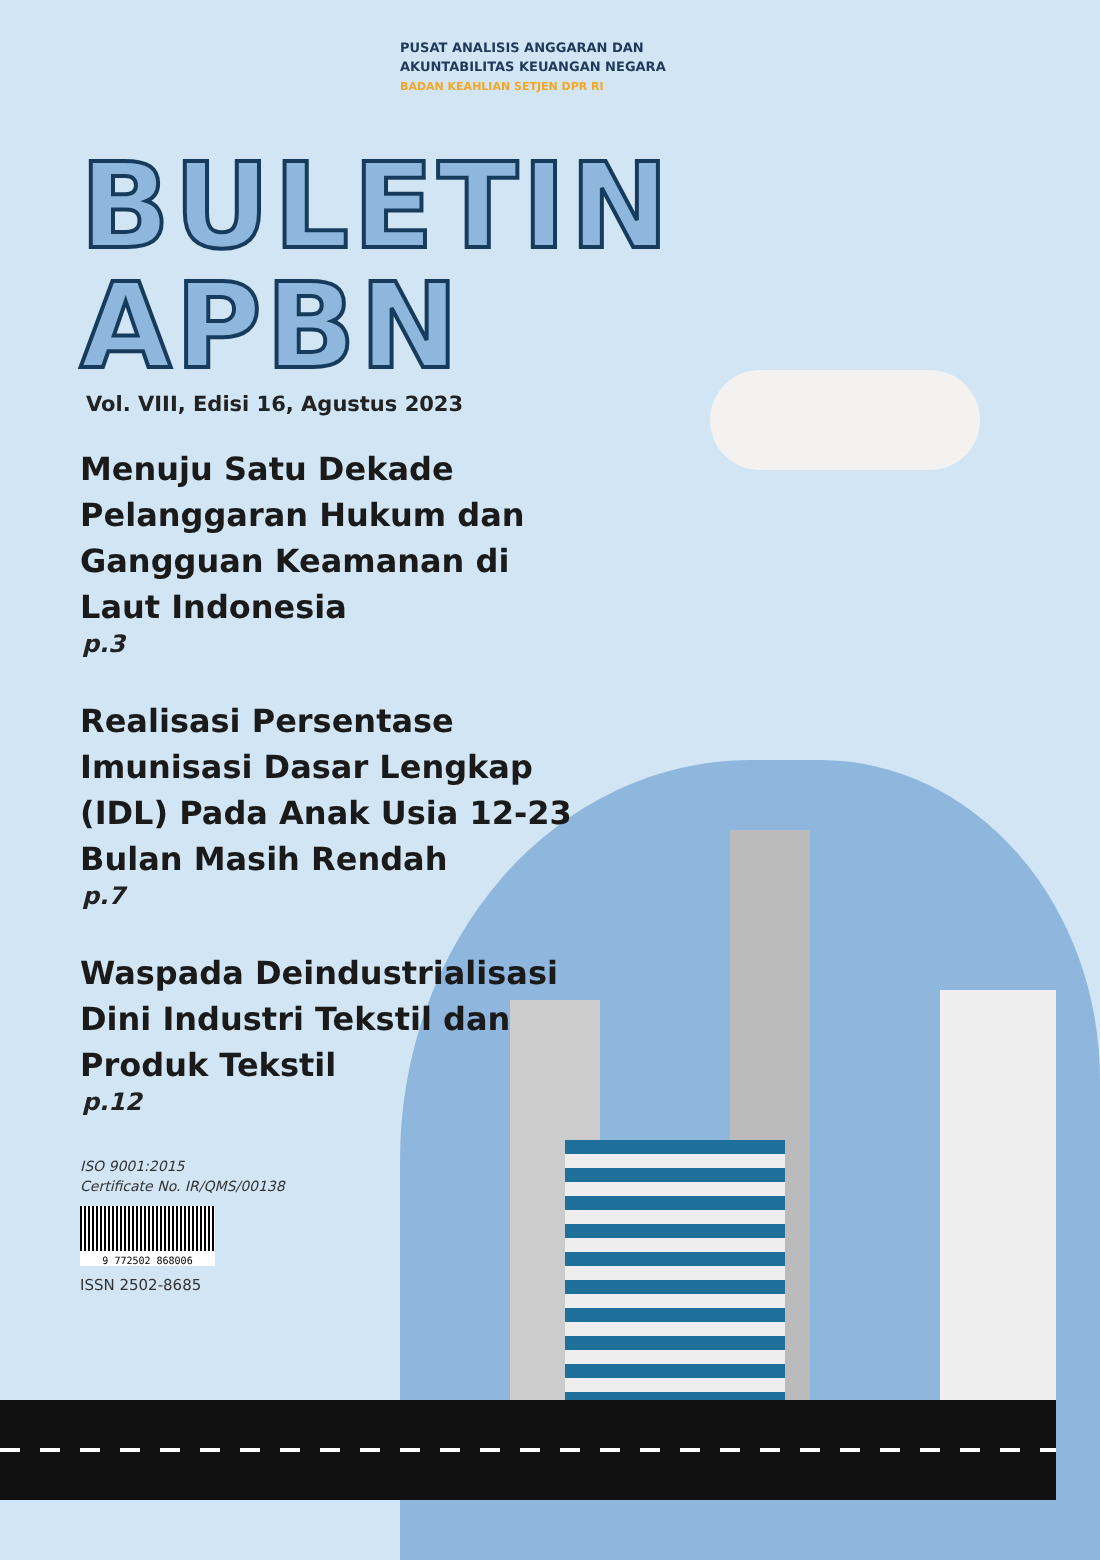PUSAT ANALISIS ANGGARAN DAN
AKUNTABILITAS KEUANGAN NEGARA
BADAN KEAHLIAN SETJEN DPR RI
BULETIN
APBN
Vol. VIII, Edisi 16, Agustus 2023
Menuju Satu Dekade Pelanggaran Hukum dan Gangguan Keamanan di Laut Indonesia
p.3
Realisasi Persentase Imunisasi Dasar Lengkap (IDL) Pada Anak Usia 12-23 Bulan Masih Rendah
p.7
Waspada Deindustrialisasi Dini Industri Tekstil dan Produk Tekstil
p.12
ISO 9001:2015
Certificate No. IR/QMS/00138
9 772502 868006
ISSN 2502-8685